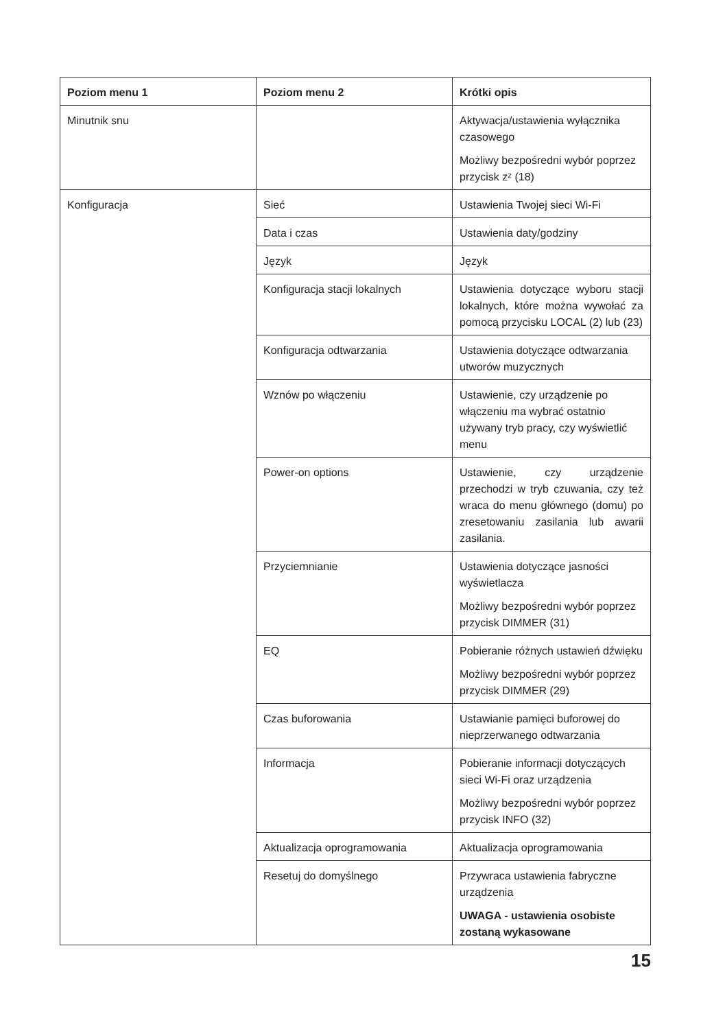| Poziom menu 1 | Poziom menu 2 | Krótki opis |
| --- | --- | --- |
| Minutnik snu | | Aktywacja/ustawienia wyłącznika czasowego Możliwy bezpośredni wybór poprzez przycisk zᶻ (18) |
| Konfiguracja | Sieć | Ustawienia Twojej sieci Wi-Fi |
| | Data i czas | Ustawienia daty/godziny |
| | Język | Język |
| | Konfiguracja stacji lokalnych | Ustawienia dotyczące wyboru stacji lokalnych, które można wywołać za pomocą przycisku LOCAL (2) lub (23) |
| | Konfiguracja odtwarzania | Ustawienia dotyczące odtwarzania utworów muzycznych |
| | Wznów po włączeniu | Ustawienie, czy urządzenie po włączeniu ma wybrać ostatnio używany tryb pracy, czy wyświetlić menu |
| | Power-on options | Ustawienie, czy urządzenie przechodzi w tryb czuwania, czy też wraca do menu głównego (domu) po zresetowaniu zasilania lub awarii zasilania. |
| | Przyciemnianie | Ustawienia dotyczące jasności wyświetlacza Możliwy bezpośredni wybór poprzez przycisk DIMMER (31) |
| | EQ | Pobieranie różnych ustawień dźwięku Możliwy bezpośredni wybór poprzez przycisk DIMMER (29) |
| | Czas buforowania | Ustawianie pamięci buforowej do nieprzerwanego odtwarzania |
| | Informacja | Pobieranie informacji dotyczących sieci Wi-Fi oraz urządzenia Możliwy bezpośredni wybór poprzez przycisk INFO (32) |
| | Aktualizacja oprogramowania | Aktualizacja oprogramowania |
| | Resetuj do domyślnego | Przywraca ustawienia fabryczne urządzenia UWAGA - ustawienia osobiste zostaną wykasowane |
15